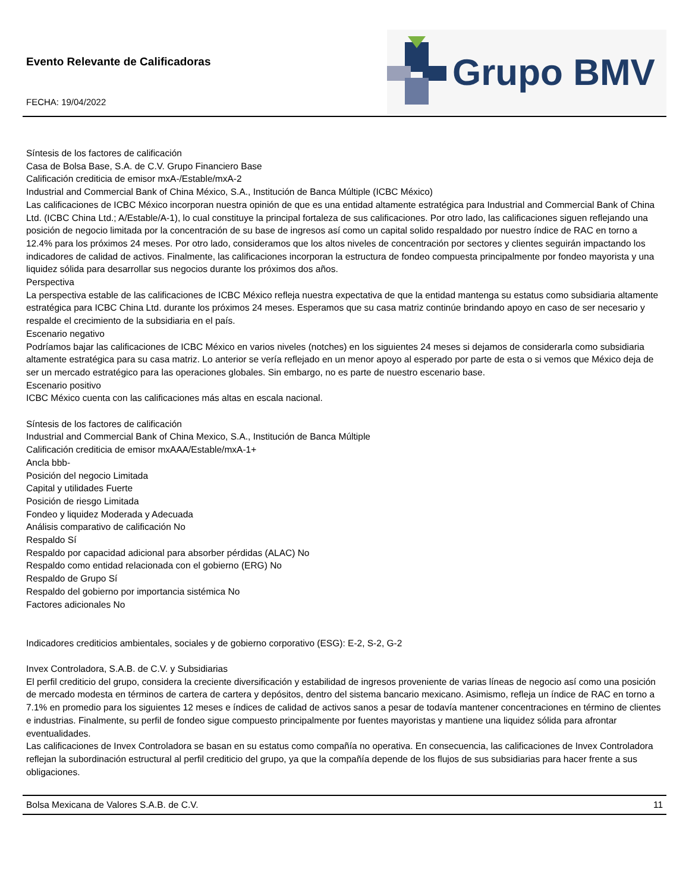Evento Relevante de Calificadoras
FECHA: 19/04/2022
Grupo BMV
Síntesis de los factores de calificación
Casa de Bolsa Base, S.A. de C.V. Grupo Financiero Base
Calificación crediticia de emisor mxA-/Estable/mxA-2
Industrial and Commercial Bank of China México, S.A., Institución de Banca Múltiple (ICBC México)
Las calificaciones de ICBC México incorporan nuestra opinión de que es una entidad altamente estratégica para Industrial and Commercial Bank of China Ltd. (ICBC China Ltd.; A/Estable/A-1), lo cual constituye la principal fortaleza de sus calificaciones. Por otro lado, las calificaciones siguen reflejando una posición de negocio limitada por la concentración de su base de ingresos así como un capital solido respaldado por nuestro índice de RAC en torno a 12.4% para los próximos 24 meses. Por otro lado, consideramos que los altos niveles de concentración por sectores y clientes seguirán impactando los indicadores de calidad de activos. Finalmente, las calificaciones incorporan la estructura de fondeo compuesta principalmente por fondeo mayorista y una liquidez sólida para desarrollar sus negocios durante los próximos dos años.
Perspectiva
La perspectiva estable de las calificaciones de ICBC México refleja nuestra expectativa de que la entidad mantenga su estatus como subsidiaria altamente estratégica para ICBC China Ltd. durante los próximos 24 meses. Esperamos que su casa matriz continúe brindando apoyo en caso de ser necesario y respalde el crecimiento de la subsidiaria en el país.
Escenario negativo
Podríamos bajar las calificaciones de ICBC México en varios niveles (notches) en los siguientes 24 meses si dejamos de considerarla como subsidiaria altamente estratégica para su casa matriz. Lo anterior se vería reflejado en un menor apoyo al esperado por parte de esta o si vemos que México deja de ser un mercado estratégico para las operaciones globales. Sin embargo, no es parte de nuestro escenario base.
Escenario positivo
ICBC México cuenta con las calificaciones más altas en escala nacional.
Síntesis de los factores de calificación
Industrial and Commercial Bank of China Mexico, S.A., Institución de Banca Múltiple
Calificación crediticia de emisor mxAAA/Estable/mxA-1+
Ancla bbb-
Posición del negocio Limitada
Capital y utilidades Fuerte
Posición de riesgo Limitada
Fondeo y liquidez Moderada y Adecuada
Análisis comparativo de calificación No
Respaldo Sí
Respaldo por capacidad adicional para absorber pérdidas (ALAC) No
Respaldo como entidad relacionada con el gobierno (ERG) No
Respaldo de Grupo Sí
Respaldo del gobierno por importancia sistémica No
Factores adicionales No
Indicadores crediticios ambientales, sociales y de gobierno corporativo (ESG): E-2, S-2, G-2
Invex Controladora, S.A.B. de C.V. y Subsidiarias
El perfil crediticio del grupo, considera la creciente diversificación y estabilidad de ingresos proveniente de varias líneas de negocio así como una posición de mercado modesta en términos de cartera de cartera y depósitos, dentro del sistema bancario mexicano. Asimismo, refleja un índice de RAC en torno a 7.1% en promedio para los siguientes 12 meses e índices de calidad de activos sanos a pesar de todavía mantener concentraciones en término de clientes e industrias. Finalmente, su perfil de fondeo sigue compuesto principalmente por fuentes mayoristas y mantiene una liquidez sólida para afrontar eventualidades.
Las calificaciones de Invex Controladora se basan en su estatus como compañía no operativa. En consecuencia, las calificaciones de Invex Controladora reflejan la subordinación estructural al perfil crediticio del grupo, ya que la compañía depende de los flujos de sus subsidiarias para hacer frente a sus obligaciones.
Bolsa Mexicana de Valores S.A.B. de C.V. 11